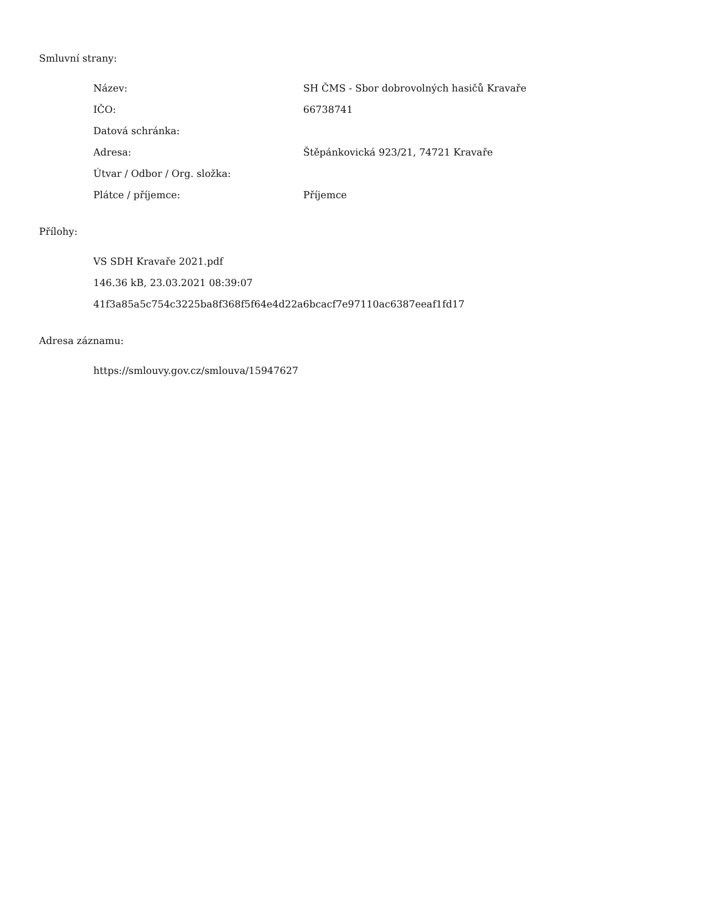Smluvní strany:
| Název: | SH ČMS - Sbor dobrovolných hasičů Kravaře |
| IČO: | 66738741 |
| Datová schránka: | |
| Adresa: | Štěpánkovická 923/21, 74721 Kravaře |
| Útvar / Odbor / Org. složka: | |
| Plátce / příjemce: | Příjemce |
Přílohy:
VS SDH Kravaře 2021.pdf
146.36 kB, 23.03.2021 08:39:07
41f3a85a5c754c3225ba8f368f5f64e4d22a6bcacf7e97110ac6387eeaf1fd17
Adresa záznamu:
https://smlouvy.gov.cz/smlouva/15947627